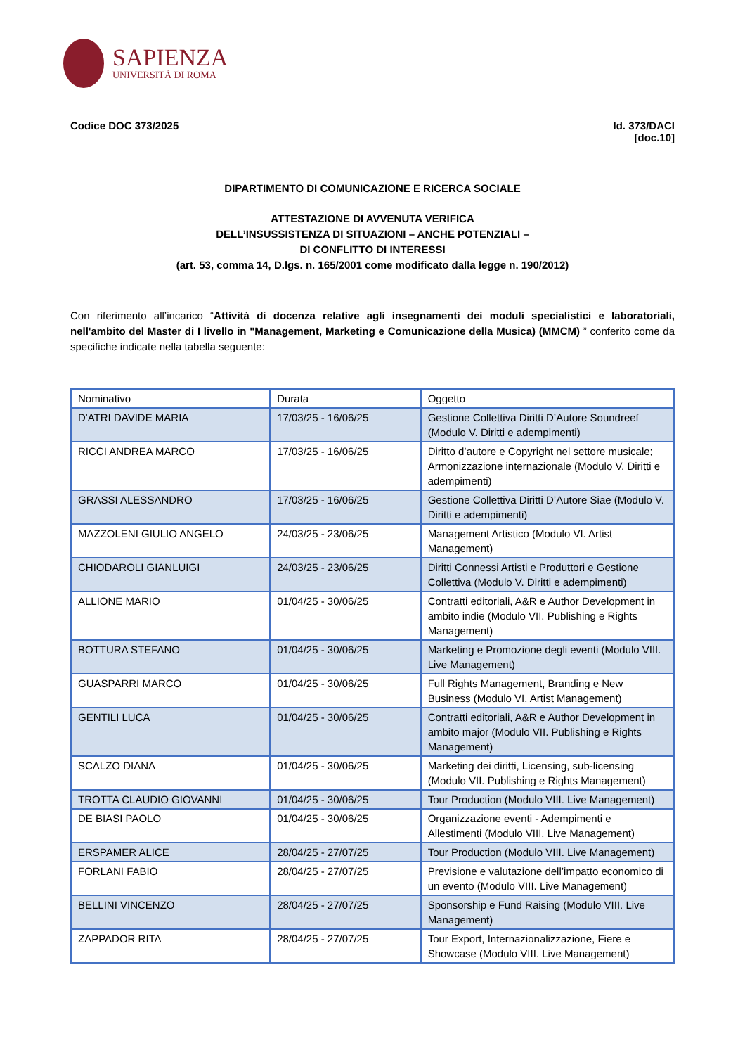SAPIENZA
UNIVERSITÀ DI ROMA
Codice DOC 373/2025 Id. 373/DACI
[doc.10]
DIPARTIMENTO DI COMUNICAZIONE E RICERCA SOCIALE
ATTESTAZIONE DI AVVENUTA VERIFICA
DELL’INSUSSISTENZA DI SITUAZIONI – ANCHE POTENZIALI –
DI CONFLITTO DI INTERESSI
(art. 53, comma 14, D.lgs. n. 165/2001 come modificato dalla legge n. 190/2012)
Con riferimento all’incarico “Attività di docenza relative agli insegnamenti dei moduli specialistici e laboratoriali, nell'ambito del Master di I livello in "Management, Marketing e Comunicazione della Musica) (MMCM) ” conferito come da specifiche indicate nella tabella seguente:
| Nominativo | Durata | Oggetto |
| --- | --- | --- |
| D'ATRI DAVIDE MARIA | 17/03/25 - 16/06/25 | Gestione Collettiva Diritti D’Autore Soundreef (Modulo V. Diritti e adempimenti) |
| RICCI ANDREA MARCO | 17/03/25 - 16/06/25 | Diritto d’autore e Copyright nel settore musicale; Armonizzazione internazionale (Modulo V. Diritti e adempimenti) |
| GRASSI ALESSANDRO | 17/03/25 - 16/06/25 | Gestione Collettiva Diritti D’Autore Siae (Modulo V. Diritti e adempimenti) |
| MAZZOLENI GIULIO ANGELO | 24/03/25 - 23/06/25 | Management Artistico (Modulo VI. Artist Management) |
| CHIODAROLI GIANLUIGI | 24/03/25 - 23/06/25 | Diritti Connessi Artisti e Produttori e Gestione Collettiva (Modulo V. Diritti e adempimenti) |
| ALLIONE MARIO | 01/04/25 - 30/06/25 | Contratti editoriali, A&R e Author Development in ambito indie (Modulo VII. Publishing e Rights Management) |
| BOTTURA STEFANO | 01/04/25 - 30/06/25 | Marketing e Promozione degli eventi (Modulo VIII. Live Management) |
| GUASPARRI MARCO | 01/04/25 - 30/06/25 | Full Rights Management, Branding e New Business (Modulo VI. Artist Management) |
| GENTILI LUCA | 01/04/25 - 30/06/25 | Contratti editoriali, A&R e Author Development in ambito major (Modulo VII. Publishing e Rights Management) |
| SCALZO DIANA | 01/04/25 - 30/06/25 | Marketing dei diritti, Licensing, sub-licensing (Modulo VII. Publishing e Rights Management) |
| TROTTA CLAUDIO GIOVANNI | 01/04/25 - 30/06/25 | Tour Production (Modulo VIII. Live Management) |
| DE BIASI PAOLO | 01/04/25 - 30/06/25 | Organizzazione eventi - Adempimenti e Allestimenti (Modulo VIII. Live Management) |
| ERSPAMER ALICE | 28/04/25 - 27/07/25 | Tour Production (Modulo VIII. Live Management) |
| FORLANI FABIO | 28/04/25 - 27/07/25 | Previsione e valutazione dell’impatto economico di un evento (Modulo VIII. Live Management) |
| BELLINI VINCENZO | 28/04/25 - 27/07/25 | Sponsorship e Fund Raising (Modulo VIII. Live Management) |
| ZAPPADOR RITA | 28/04/25 - 27/07/25 | Tour Export, Internazionalizzazione, Fiere e Showcase (Modulo VIII. Live Management) |